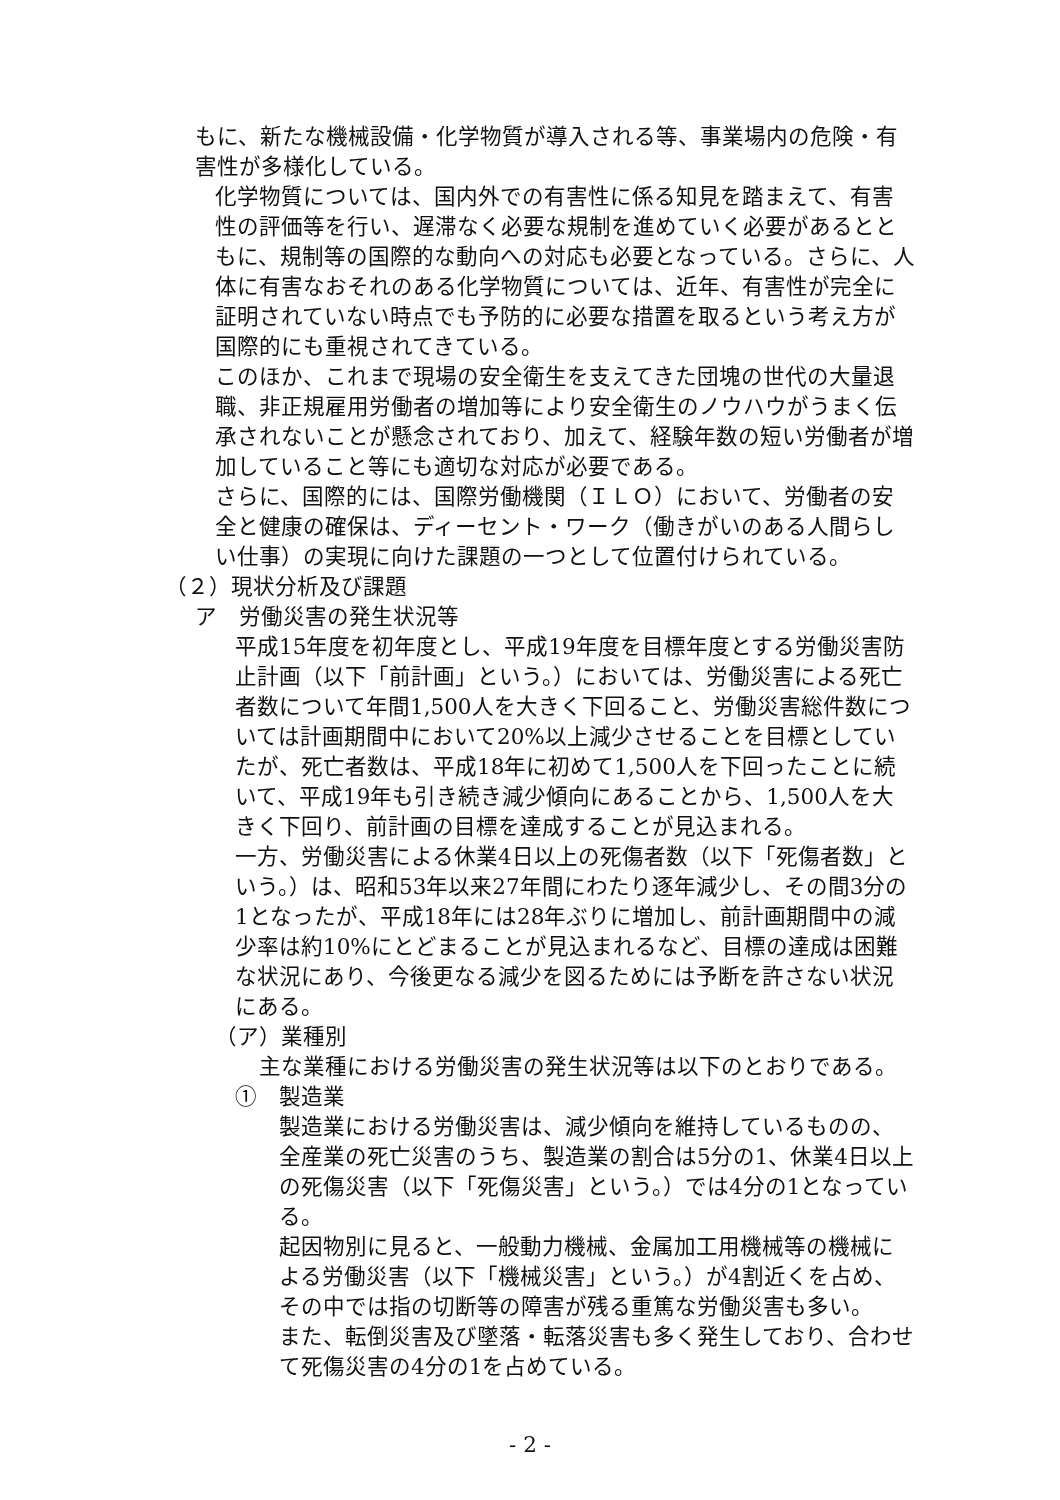もに、新たな機械設備・化学物質が導入される等、事業場内の危険・有害性が多様化している。
化学物質については、国内外での有害性に係る知見を踏まえて、有害性の評価等を行い、遅滞なく必要な規制を進めていく必要があるとともに、規制等の国際的な動向への対応も必要となっている。さらに、人体に有害なおそれのある化学物質については、近年、有害性が完全に証明されていない時点でも予防的に必要な措置を取るという考え方が国際的にも重視されてきている。
このほか、これまで現場の安全衛生を支えてきた団塊の世代の大量退職、非正規雇用労働者の増加等により安全衛生のノウハウがうまく伝承されないことが懸念されており、加えて、経験年数の短い労働者が増加していること等にも適切な対応が必要である。
さらに、国際的には、国際労働機関（ＩＬＯ）において、労働者の安全と健康の確保は、ディーセント・ワーク（働きがいのある人間らしい仕事）の実現に向けた課題の一つとして位置付けられている。
（２）現状分析及び課題
ア　労働災害の発生状況等
平成15年度を初年度とし、平成19年度を目標年度とする労働災害防止計画（以下「前計画」という。）においては、労働災害による死亡者数について年間1,500人を大きく下回ること、労働災害総件数については計画期間中において20%以上減少させることを目標としていたが、死亡者数は、平成18年に初めて1,500人を下回ったことに続いて、平成19年も引き続き減少傾向にあることから、1,500人を大きく下回り、前計画の目標を達成することが見込まれる。
一方、労働災害による休業4日以上の死傷者数（以下「死傷者数」という。）は、昭和53年以来27年間にわたり逐年減少し、その間3分の1となったが、平成18年には28年ぶりに増加し、前計画期間中の減少率は約10%にとどまることが見込まれるなど、目標の達成は困難な状況にあり、今後更なる減少を図るためには予断を許さない状況にある。
（ア）業種別
主な業種における労働災害の発生状況等は以下のとおりである。
①　製造業
製造業における労働災害は、減少傾向を維持しているものの、全産業の死亡災害のうち、製造業の割合は5分の1、休業4日以上の死傷災害（以下「死傷災害」という。）では4分の1となっている。
起因物別に見ると、一般動力機械、金属加工用機械等の機械による労働災害（以下「機械災害」という。）が4割近くを占め、その中では指の切断等の障害が残る重篤な労働災害も多い。
また、転倒災害及び墜落・転落災害も多く発生しており、合わせて死傷災害の4分の1を占めている。
- 2 -